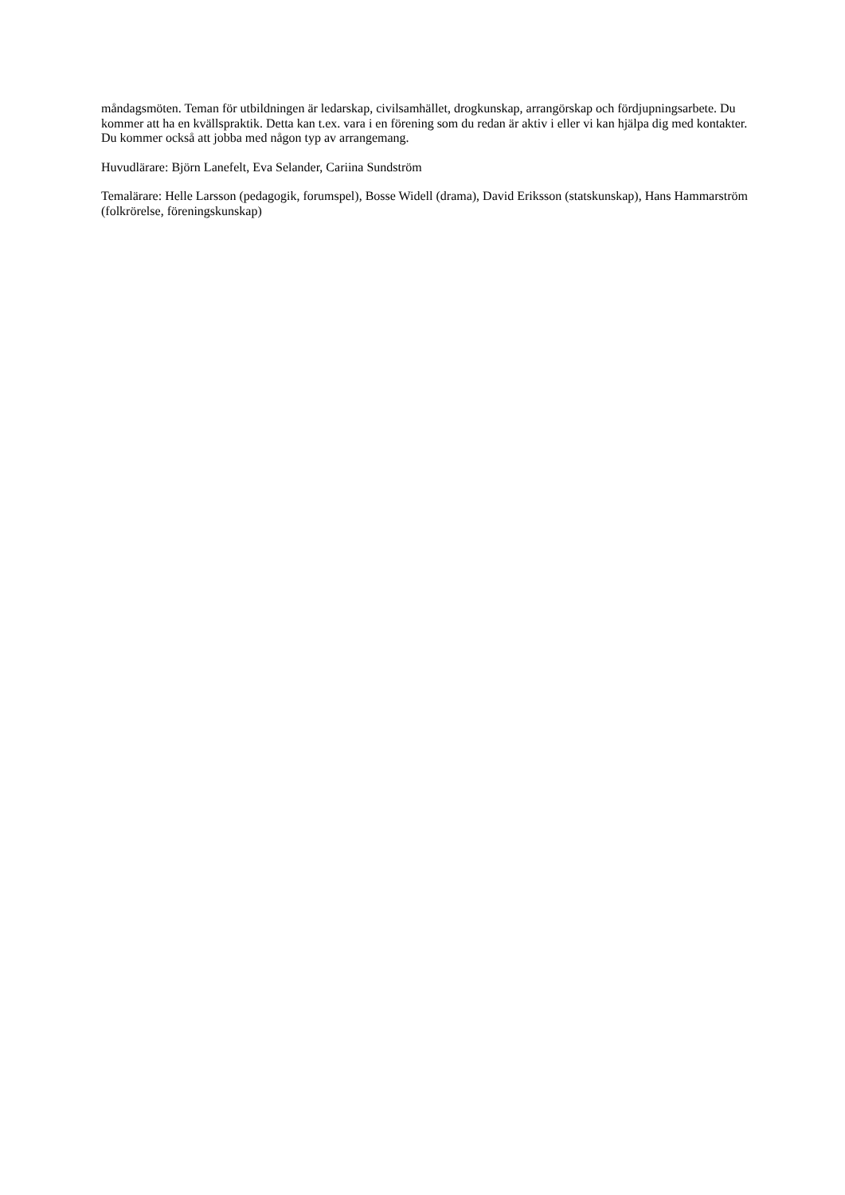måndagsmöten. Teman för utbildningen är ledarskap, civilsamhället, drogkunskap, arrangörskap och fördjupningsarbete. Du kommer att ha en kvällspraktik. Detta kan t.ex. vara i en förening som du redan är aktiv i eller vi kan hjälpa dig med kontakter. Du kommer också att jobba med någon typ av arrangemang.
Huvudlärare: Björn Lanefelt, Eva Selander, Cariina Sundström
Temalärare: Helle Larsson (pedagogik, forumspel), Bosse Widell (drama), David Eriksson (statskunskap), Hans Hammarström (folkrörelse, föreningskunskap)